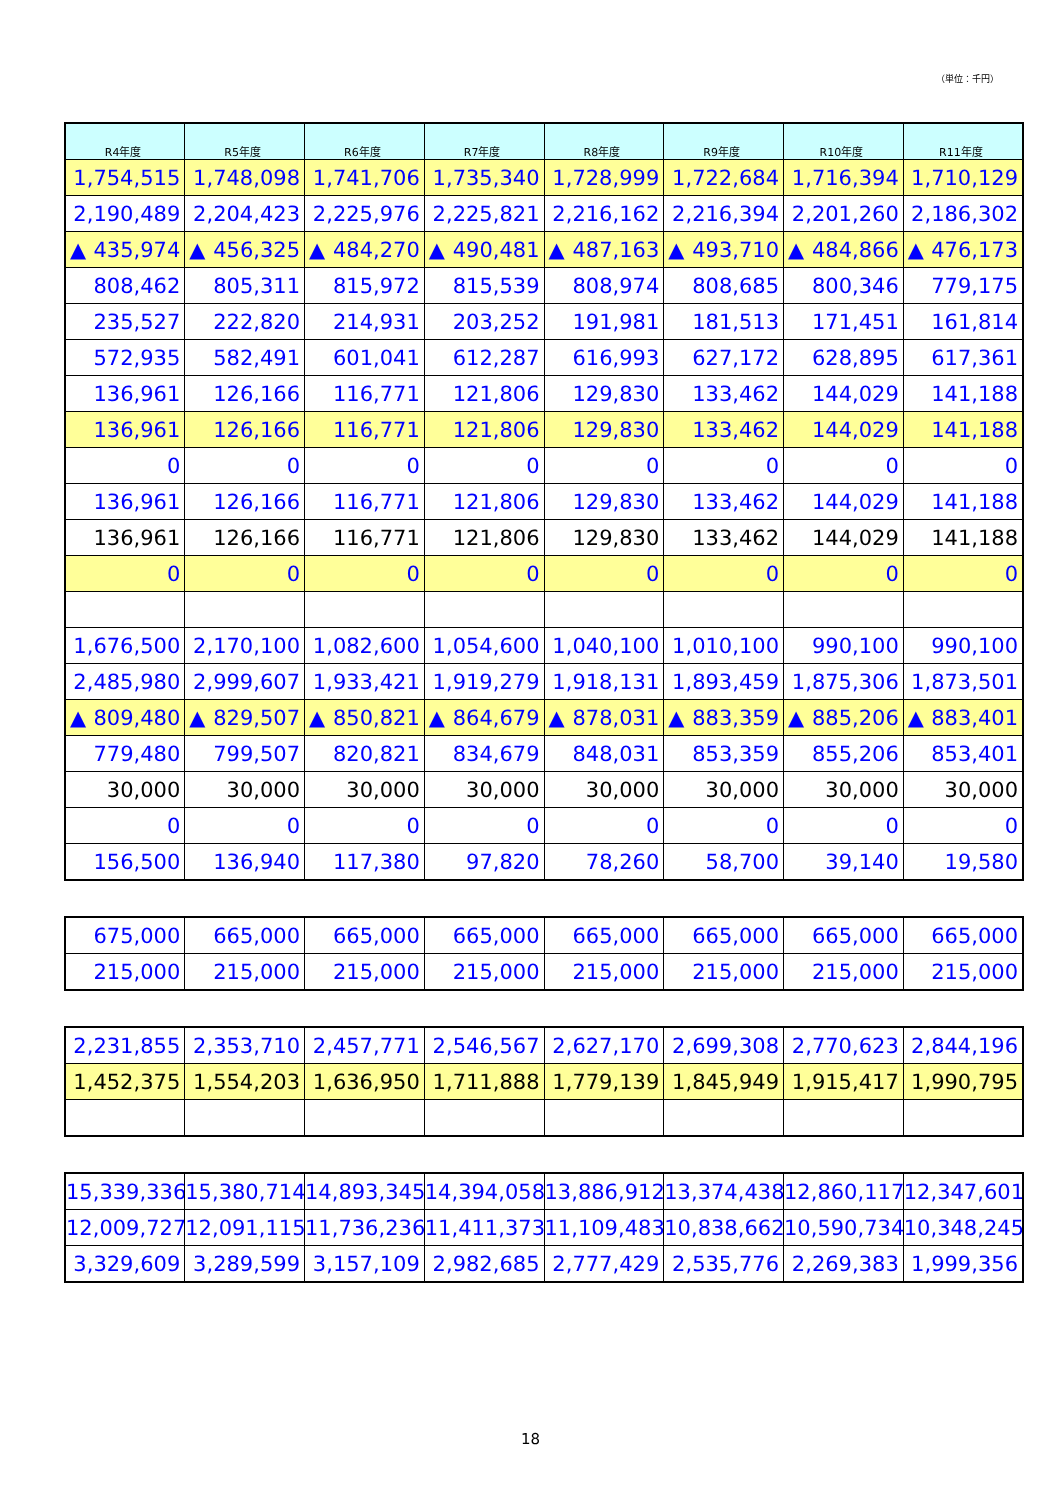（単位：千円）
| R4年度 | R5年度 | R6年度 | R7年度 | R8年度 | R9年度 | R10年度 | R11年度 |
| --- | --- | --- | --- | --- | --- | --- | --- |
| 1,754,515 | 1,748,098 | 1,741,706 | 1,735,340 | 1,728,999 | 1,722,684 | 1,716,394 | 1,710,129 |
| 2,190,489 | 2,204,423 | 2,225,976 | 2,225,821 | 2,216,162 | 2,216,394 | 2,201,260 | 2,186,302 |
| ▲ 435,974 | ▲ 456,325 | ▲ 484,270 | ▲ 490,481 | ▲ 487,163 | ▲ 493,710 | ▲ 484,866 | ▲ 476,173 |
| 808,462 | 805,311 | 815,972 | 815,539 | 808,974 | 808,685 | 800,346 | 779,175 |
| 235,527 | 222,820 | 214,931 | 203,252 | 191,981 | 181,513 | 171,451 | 161,814 |
| 572,935 | 582,491 | 601,041 | 612,287 | 616,993 | 627,172 | 628,895 | 617,361 |
| 136,961 | 126,166 | 116,771 | 121,806 | 129,830 | 133,462 | 144,029 | 141,188 |
| 136,961 | 126,166 | 116,771 | 121,806 | 129,830 | 133,462 | 144,029 | 141,188 |
| 0 | 0 | 0 | 0 | 0 | 0 | 0 | 0 |
| 136,961 | 126,166 | 116,771 | 121,806 | 129,830 | 133,462 | 144,029 | 141,188 |
| 136,961 | 126,166 | 116,771 | 121,806 | 129,830 | 133,462 | 144,029 | 141,188 |
| 0 | 0 | 0 | 0 | 0 | 0 | 0 | 0 |
| 1,676,500 | 2,170,100 | 1,082,600 | 1,054,600 | 1,040,100 | 1,010,100 | 990,100 | 990,100 |
| 2,485,980 | 2,999,607 | 1,933,421 | 1,919,279 | 1,918,131 | 1,893,459 | 1,875,306 | 1,873,501 |
| ▲ 809,480 | ▲ 829,507 | ▲ 850,821 | ▲ 864,679 | ▲ 878,031 | ▲ 883,359 | ▲ 885,206 | ▲ 883,401 |
| 779,480 | 799,507 | 820,821 | 834,679 | 848,031 | 853,359 | 855,206 | 853,401 |
| 30,000 | 30,000 | 30,000 | 30,000 | 30,000 | 30,000 | 30,000 | 30,000 |
| 0 | 0 | 0 | 0 | 0 | 0 | 0 | 0 |
| 156,500 | 136,940 | 117,380 | 97,820 | 78,260 | 58,700 | 39,140 | 19,580 |
| 675,000 | 665,000 | 665,000 | 665,000 | 665,000 | 665,000 | 665,000 | 665,000 |
| 215,000 | 215,000 | 215,000 | 215,000 | 215,000 | 215,000 | 215,000 | 215,000 |
| 2,231,855 | 2,353,710 | 2,457,771 | 2,546,567 | 2,627,170 | 2,699,308 | 2,770,623 | 2,844,196 |
| 1,452,375 | 1,554,203 | 1,636,950 | 1,711,888 | 1,779,139 | 1,845,949 | 1,915,417 | 1,990,795 |
| 15,339,336 | 15,380,714 | 14,893,345 | 14,394,058 | 13,886,912 | 13,374,438 | 12,860,117 | 12,347,601 |
| 12,009,727 | 12,091,115 | 11,736,236 | 11,411,373 | 11,109,483 | 10,838,662 | 10,590,734 | 10,348,245 |
| 3,329,609 | 3,289,599 | 3,157,109 | 2,982,685 | 2,777,429 | 2,535,776 | 2,269,383 | 1,999,356 |
18